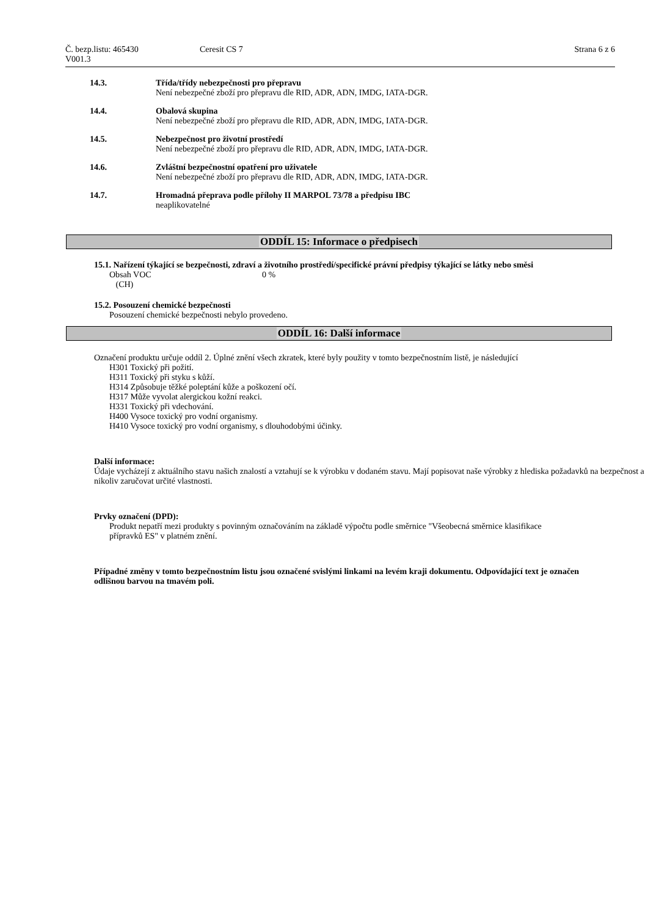Č. bezp.listu: 465430
V001.3
Ceresit CS 7 Strana 6 z 6
14.3. Třída/třídy nebezpečnosti pro přepravu
Není nebezpečné zboží pro přepravu dle RID, ADR, ADN, IMDG, IATA-DGR.
14.4. Obalová skupina
Není nebezpečné zboží pro přepravu dle RID, ADR, ADN, IMDG, IATA-DGR.
14.5. Nebezpečnost pro životní prostředí
Není nebezpečné zboží pro přepravu dle RID, ADR, ADN, IMDG, IATA-DGR.
14.6. Zvláštní bezpečnostní opatření pro uživatele
Není nebezpečné zboží pro přepravu dle RID, ADR, ADN, IMDG, IATA-DGR.
14.7. Hromadná přeprava podle přílohy II MARPOL 73/78 a předpisu IBC
neaplikovatelné
ODDÍL 15: Informace o předpisech
15.1. Nařízení týkající se bezpečnosti, zdraví a životního prostředí/specifické právní předpisy týkající se látky nebo směsi
Obsah VOC
(CH)
0 %
15.2. Posouzení chemické bezpečnosti
Posouzení chemické bezpečnosti nebylo provedeno.
ODDÍL 16: Další informace
Označení produktu určuje oddíl 2. Úplné znění všech zkratek, které byly použity v tomto bezpečnostním listě, je následující
H301 Toxický při požití.
H311 Toxický při styku s kůží.
H314 Způsobuje těžké poleptání kůže a poškození očí.
H317 Může vyvolat alergickou kožní reakci.
H331 Toxický při vdechování.
H400 Vysoce toxický pro vodní organismy.
H410 Vysoce toxický pro vodní organismy, s dlouhodobými účinky.
Další informace:
Údaje vycházejí z aktuálního stavu našich znalostí a vztahují se k výrobku v dodaném stavu. Mají popisovat naše výrobky z hlediska požadavků na bezpečnost a nikoliv zaručovat určité vlastnosti.
Prvky označení (DPD):
Produkt nepatří mezi produkty s povinným označováním na základě výpočtu podle směrnice "Všeobecná směrnice klasifikace přípravků ES" v platném znění.
Případné změny v tomto bezpečnostním listu jsou označené svislými linkami na levém kraji dokumentu. Odpovídající text je označen odlišnou barvou na tmavém poli.